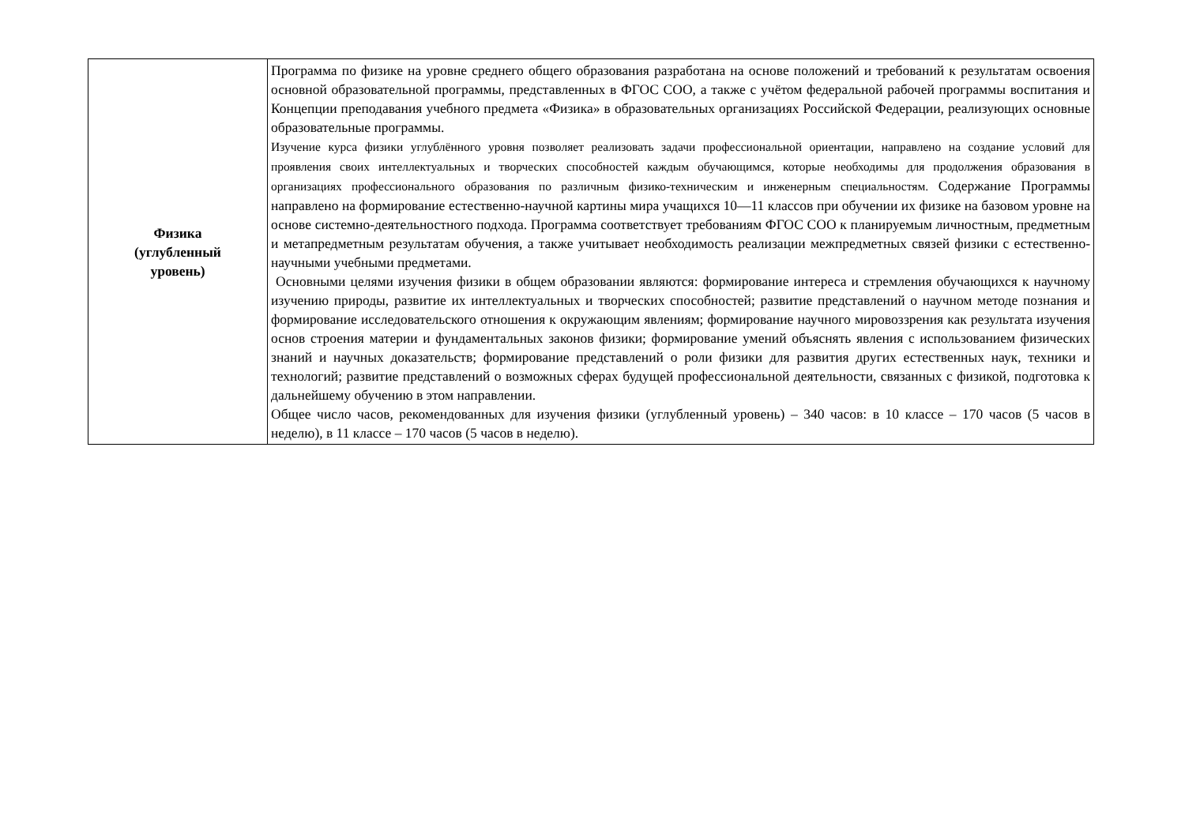| Физика (углубленный уровень) | Программа по физике на уровне среднего общего образования разработана на основе положений и требований к результатам освоения основной образовательной программы, представленных в ФГОС СОО, а также с учётом федеральной рабочей программы воспитания и Концепции преподавания учебного предмета «Физика» в образовательных организациях Российской Федерации, реализующих основные образовательные программы. Изучение курса физики углублённого уровня позволяет реализовать задачи профессиональной ориентации, направлено на создание условий для проявления своих интеллектуальных и творческих способностей каждым обучающимся, которые необходимы для продолжения образования в организациях профессионального образования по различным физико-техническим и инженерным специальностям. Содержание Программы направлено на формирование естественно-научной картины мира учащихся 10—11 классов при обучении их физике на базовом уровне на основе системно-деятельностного подхода. Программа соответствует требованиям ФГОС СОО к планируемым личностным, предметным и метапредметным результатам обучения, а также учитывает необходимость реализации межпредметных связей физики с естественно-научными учебными предметами. Основными целями изучения физики в общем образовании являются: формирование интереса и стремления обучающихся к научному изучению природы, развитие их интеллектуальных и творческих способностей; развитие представлений о научном методе познания и формирование исследовательского отношения к окружающим явлениям; формирование научного мировоззрения как результата изучения основ строения материи и фундаментальных законов физики; формирование умений объяснять явления с использованием физических знаний и научных доказательств; формирование представлений о роли физики для развития других естественных наук, техники и технологий; развитие представлений о возможных сферах будущей профессиональной деятельности, связанных с физикой, подготовка к дальнейшему обучению в этом направлении. Общее число часов, рекомендованных для изучения физики (углубленный уровень) – 340 часов: в 10 классе – 170 часов (5 часов в неделю), в 11 классе – 170 часов (5 часов в неделю). |